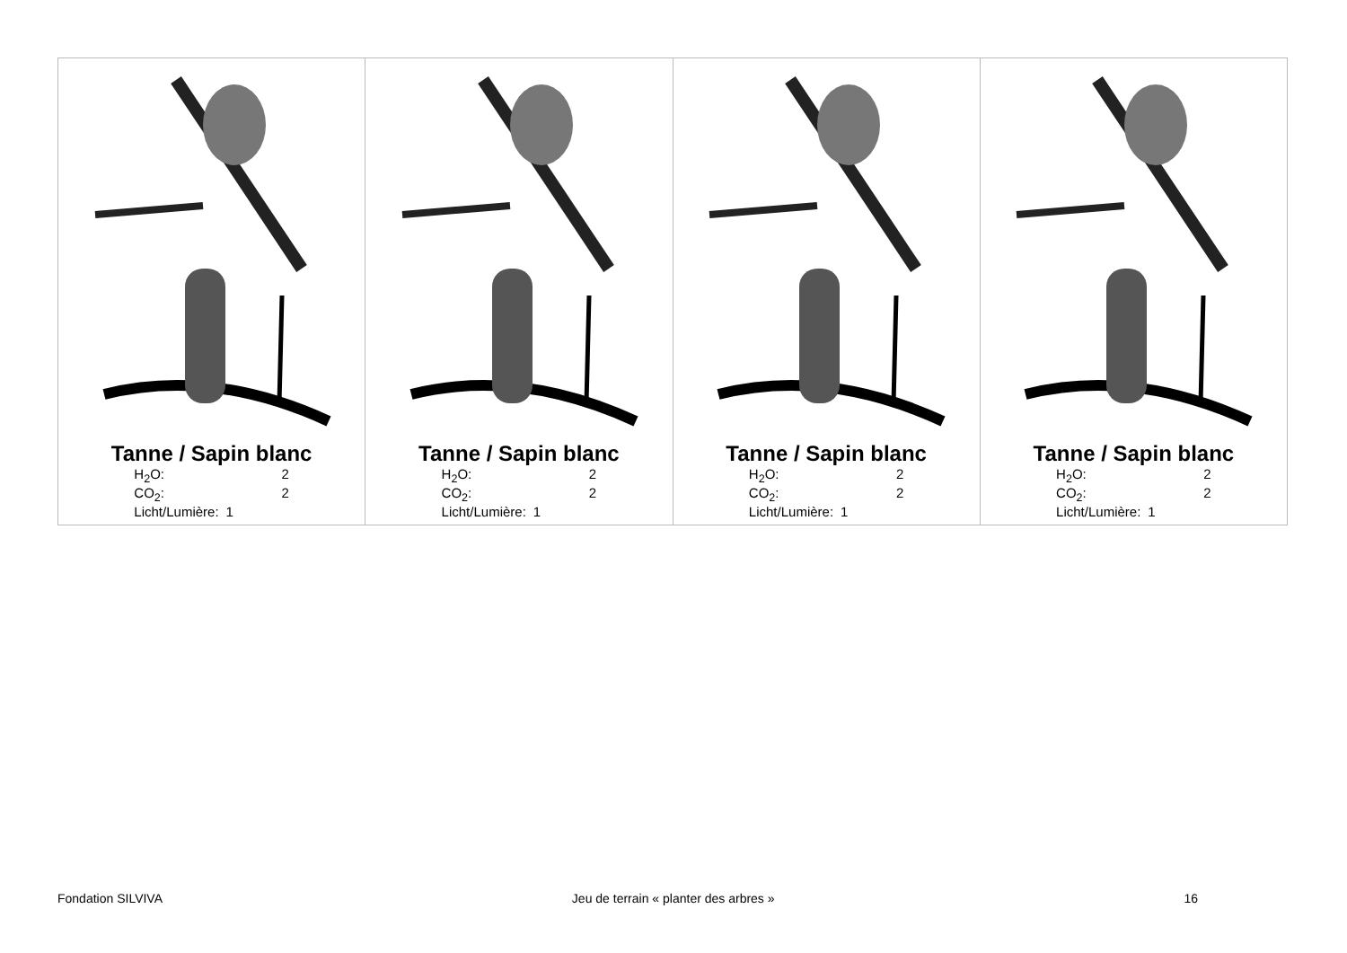| Tanne / Sapin blanc / H<sub>2</sub>O: / 2 / / CO<sub>2</sub>: / 2 / / Licht/Lumière: / 1 / | Tanne / Sapin blanc / H<sub>2</sub>O: / 2 / / CO<sub>2</sub>: / 2 / / Licht/Lumière: / 1 / | Tanne / Sapin blanc / H<sub>2</sub>O: / 2 / / CO<sub>2</sub>: / 2 / / Licht/Lumière: / 1 / | Tanne / Sapin blanc / H<sub>2</sub>O: / 2 / / CO<sub>2</sub>: / 2 / / Licht/Lumière: / 1 / |
Fondation SILVIVA Jeu de terrain « planter des arbres » 16